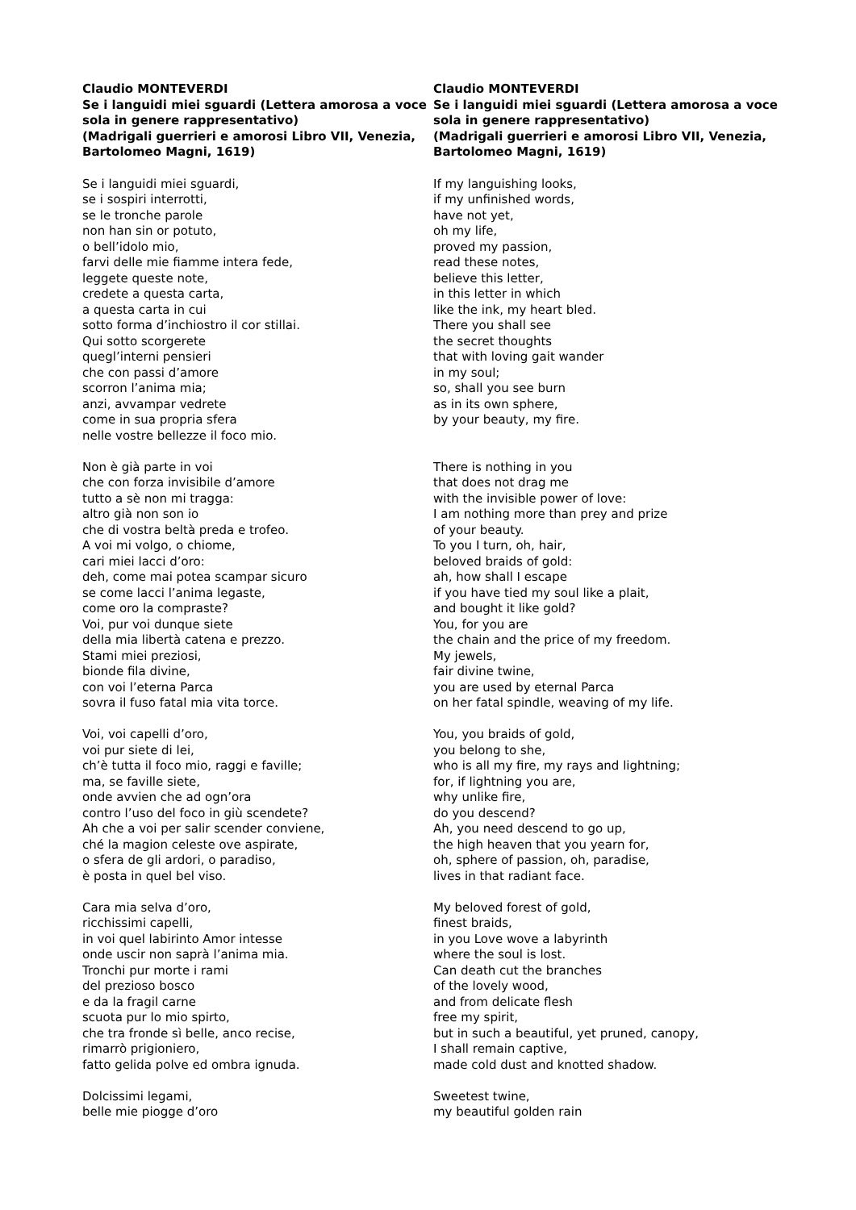Claudio MONTEVERDI
Se i languidi miei sguardi (Lettera amorosa a voce sola in genere rappresentativo)
(Madrigali guerrieri e amorosi Libro VII, Venezia, Bartolomeo Magni, 1619)
Se i languidi miei sguardi,
se i sospiri interrotti,
se le tronche parole
non han sin or potuto,
o bell’idolo mio,
farvi delle mie fiamme intera fede,
leggete queste note,
credete a questa carta,
a questa carta in cui
sotto forma d’inchiostro il cor stillai.
Qui sotto scorgerete
quegl’interni pensieri
che con passi d’amore
scorron l’anima mia;
anzi, avvampar vedrete
come in sua propria sfera
nelle vostre bellezze il foco mio.
Non è già parte in voi
che con forza invisibile d’amore
tutto a sè non mi tragga:
altro già non son io
che di vostra beltà preda e trofeo.
A voi mi volgo, o chiome,
cari miei lacci d’oro:
deh, come mai potea scampar sicuro
se come lacci l’anima legaste,
come oro la compraste?
Voi, pur voi dunque siete
della mia libertà catena e prezzo.
Stami miei preziosi,
bionde fila divine,
con voi l’eterna Parca
sovra il fuso fatal mia vita torce.
Voi, voi capelli d’oro,
voi pur siete di lei,
ch’è tutta il foco mio, raggi e faville;
ma, se faville siete,
onde avvien che ad ogn’ora
contro l’uso del foco in giù scendete?
Ah che a voi per salir scender conviene,
ché la magion celeste ove aspirate,
o sfera de gli ardori, o paradiso,
è posta in quel bel viso.
Cara mia selva d’oro,
ricchissimi capelli,
in voi quel labirinto Amor intesse
onde uscir non saprà l’anima mia.
Tronchi pur morte i rami
del prezioso bosco
e da la fragil carne
scuota pur lo mio spirto,
che tra fronde sì belle, anco recise,
rimarrò prigioniero,
fatto gelida polve ed ombra ignuda.
Dolcissimi legami,
belle mie piogge d’oro
Claudio MONTEVERDI
Se i languidi miei sguardi (Lettera amorosa a voce sola in genere rappresentativo)
(Madrigali guerrieri e amorosi Libro VII, Venezia, Bartolomeo Magni, 1619)
If my languishing looks,
if my unfinished words,
have not yet,
oh my life,
proved my passion,
read these notes,
believe this letter,
in this letter in which
like the ink, my heart bled.
There you shall see
the secret thoughts
that with loving gait wander
in my soul;
so, shall you see burn
as in its own sphere,
by your beauty, my fire.
There is nothing in you
that does not drag me
with the invisible power of love:
I am nothing more than prey and prize
of your beauty.
To you I turn, oh, hair,
beloved braids of gold:
ah, how shall I escape
if you have tied my soul like a plait,
and bought it like gold?
You, for you are
the chain and the price of my freedom.
My jewels,
fair divine twine,
you are used by eternal Parca
on her fatal spindle, weaving of my life.
You, you braids of gold,
you belong to she,
who is all my fire, my rays and lightning;
for, if lightning you are,
why unlike fire,
do you descend?
Ah, you need descend to go up,
the high heaven that you yearn for,
oh, sphere of passion, oh, paradise,
lives in that radiant face.
My beloved forest of gold,
finest braids,
in you Love wove a labyrinth
where the soul is lost.
Can death cut the branches
of the lovely wood,
and from delicate flesh
free my spirit,
but in such a beautiful, yet pruned, canopy,
I shall remain captive,
made cold dust and knotted shadow.
Sweetest twine,
my beautiful golden rain